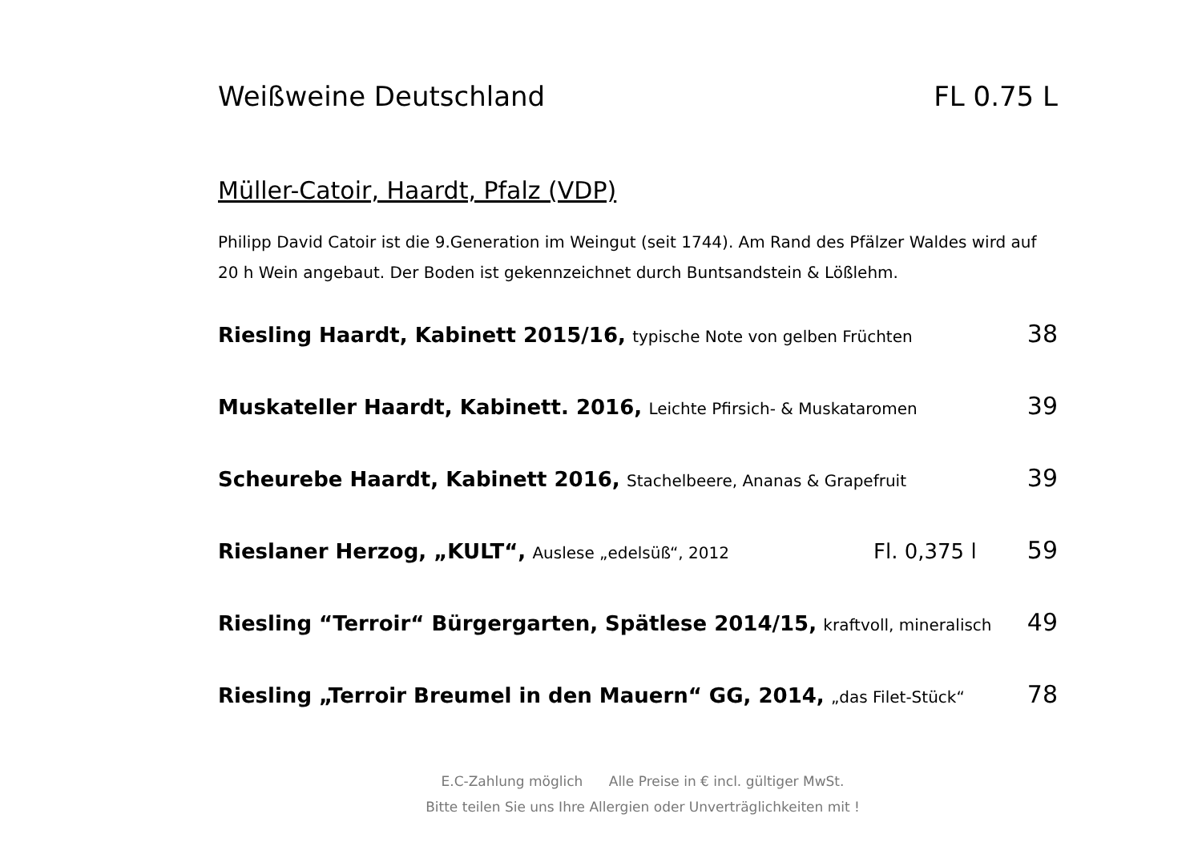Weißweine Deutschland FL 0.75 L
Müller-Catoir, Haardt, Pfalz (VDP)
Philipp David Catoir ist die 9.Generation im Weingut (seit 1744). Am Rand des Pfälzer Waldes wird auf 20 h Wein angebaut. Der Boden ist gekennzeichnet durch Buntsandstein & Lößlehm.
Riesling Haardt, Kabinett 2015/16, typische Note von gelben Früchten 38
Muskateller Haardt, Kabinett. 2016, Leichte Pfirsich- & Muskataromen 39
Scheurebe Haardt, Kabinett 2016, Stachelbeere, Ananas & Grapefruit 39
Rieslaner Herzog, „KULT“, Auslese „edelsüß“, 2012 Fl. 0,375 l 59
Riesling “Terroir“ Bürgergarten, Spätlese 2014/15, kraftvoll, mineralisch 49
Riesling „Terroir Breumel in den Mauern“ GG, 2014, „das Filet-Stück“78
E.C-Zahlung möglich Alle Preise in € incl. gültiger MwSt.
Bitte teilen Sie uns Ihre Allergien oder Unverträglichkeiten mit !